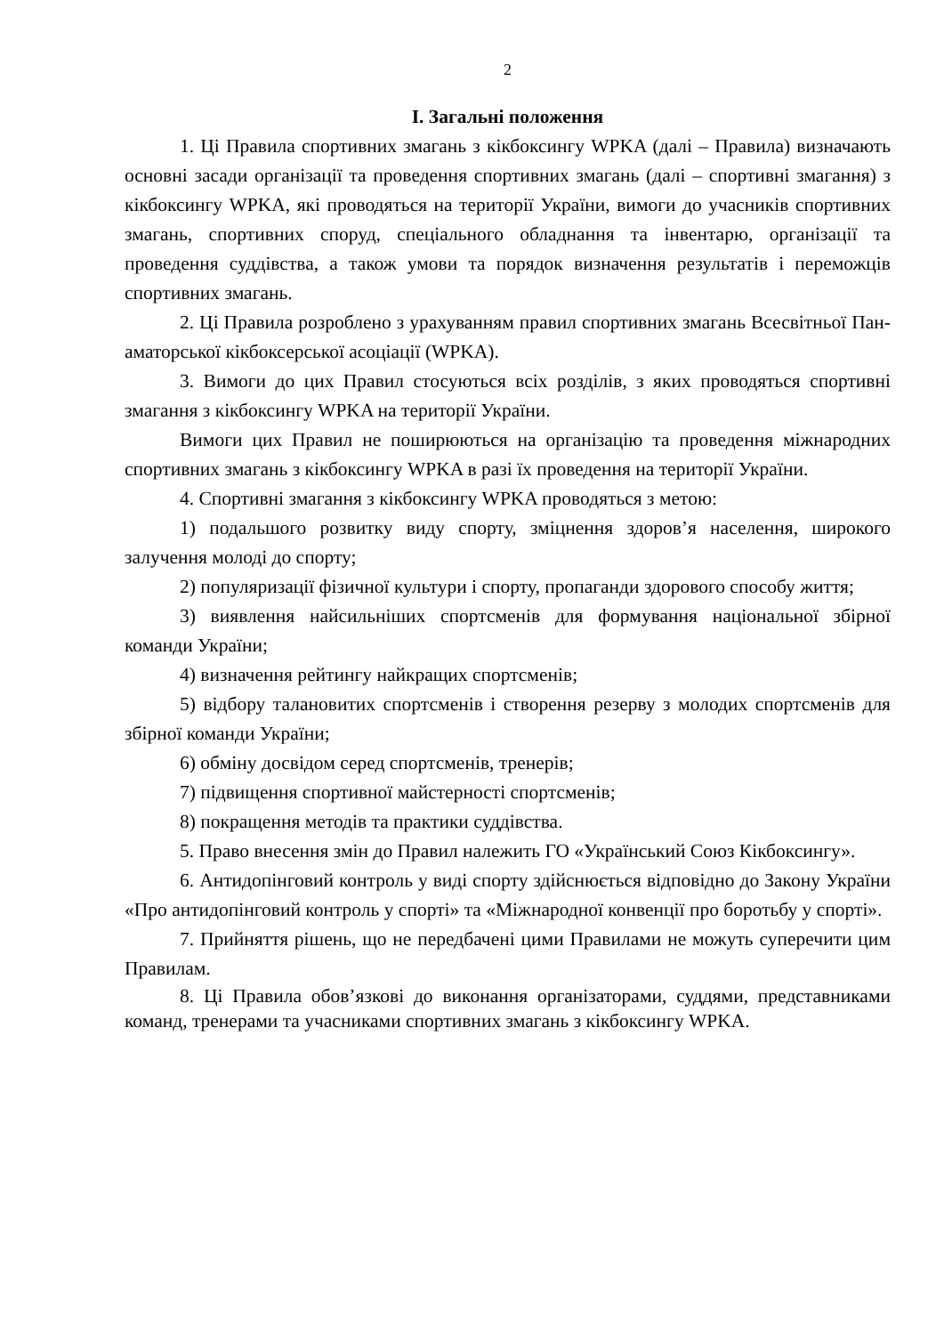2
І. Загальні положення
1. Ці Правила спортивних змагань з кікбоксингу WPKA (далі – Правила) визначають основні засади організації та проведення спортивних змагань (далі – спортивні змагання) з кікбоксингу WPKA, які проводяться на території України, вимоги до учасників спортивних змагань, спортивних споруд, спеціального обладнання та інвентарю, організації та проведення суддівства, а також умови та порядок визначення результатів і переможців спортивних змагань.
2. Ці Правила розроблено з урахуванням правил спортивних змагань Всесвітньої Пан-аматорської кікбоксерської асоціації (WPKA).
3. Вимоги до цих Правил стосуються всіх розділів, з яких проводяться спортивні змагання з кікбоксингу WPKA на території України.
Вимоги цих Правил не поширюються на організацію та проведення міжнародних спортивних змагань з кікбоксингу WPKA в разі їх проведення на території України.
4. Спортивні змагання з кікбоксингу WPKA проводяться з метою:
1) подальшого розвитку виду спорту, зміцнення здоров’я населення, широкого залучення молоді до спорту;
2) популяризації фізичної культури і спорту, пропаганди здорового способу життя;
3) виявлення найсильніших спортсменів для формування національної збірної команди України;
4) визначення рейтингу найкращих спортсменів;
5) відбору талановитих спортсменів і створення резерву з молодих спортсменів для збірної команди України;
6) обміну досвідом серед спортсменів, тренерів;
7) підвищення спортивної майстерності спортсменів;
8) покращення методів та практики суддівства.
5. Право внесення змін до Правил належить ГО «Український Союз Кікбоксингу».
6. Антидопінговий контроль у виді спорту здійснюється відповідно до Закону України «Про антидопінговий контроль у спорті» та «Міжнародної конвенції про боротьбу у спорті».
7. Прийняття рішень, що не передбачені цими Правилами не можуть суперечити цим Правилам.
8. Ці Правила обов’язкові до виконання організаторами, суддями, представниками команд, тренерами та учасниками спортивних змагань з кікбоксингу WPKA.